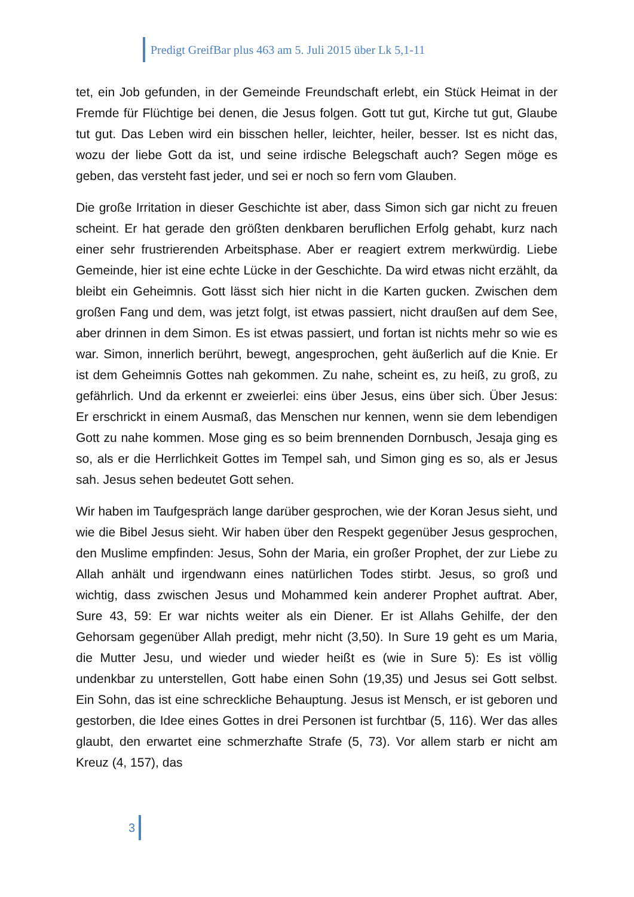Predigt GreifBar plus 463 am 5. Juli 2015 über Lk 5,1-11
tet, ein Job gefunden, in der Gemeinde Freundschaft erlebt, ein Stück Heimat in der Fremde für Flüchtige bei denen, die Jesus folgen. Gott tut gut, Kirche tut gut, Glaube tut gut. Das Leben wird ein bisschen heller, leichter, heiler, besser. Ist es nicht das, wozu der liebe Gott da ist, und seine irdische Belegschaft auch? Segen möge es geben, das versteht fast jeder, und sei er noch so fern vom Glauben.
Die große Irritation in dieser Geschichte ist aber, dass Simon sich gar nicht zu freuen scheint. Er hat gerade den größten denkbaren beruflichen Erfolg gehabt, kurz nach einer sehr frustrierenden Arbeitsphase. Aber er reagiert extrem merkwürdig. Liebe Gemeinde, hier ist eine echte Lücke in der Geschichte. Da wird etwas nicht erzählt, da bleibt ein Geheimnis. Gott lässt sich hier nicht in die Karten gucken. Zwischen dem großen Fang und dem, was jetzt folgt, ist etwas passiert, nicht draußen auf dem See, aber drinnen in dem Simon. Es ist etwas passiert, und fortan ist nichts mehr so wie es war. Simon, innerlich berührt, bewegt, angesprochen, geht äußerlich auf die Knie. Er ist dem Geheimnis Gottes nah gekommen. Zu nahe, scheint es, zu heiß, zu groß, zu gefährlich. Und da erkennt er zweierlei: eins über Jesus, eins über sich. Über Jesus: Er erschrickt in einem Ausmaß, das Menschen nur kennen, wenn sie dem lebendigen Gott zu nahe kommen. Mose ging es so beim brennenden Dornbusch, Jesaja ging es so, als er die Herrlichkeit Gottes im Tempel sah, und Simon ging es so, als er Jesus sah. Jesus sehen bedeutet Gott sehen.
Wir haben im Taufgespräch lange darüber gesprochen, wie der Koran Jesus sieht, und wie die Bibel Jesus sieht. Wir haben über den Respekt gegenüber Jesus gesprochen, den Muslime empfinden: Jesus, Sohn der Maria, ein großer Prophet, der zur Liebe zu Allah anhält und irgendwann eines natürlichen Todes stirbt. Jesus, so groß und wichtig, dass zwischen Jesus und Mohammed kein anderer Prophet auftrat. Aber, Sure 43, 59: Er war nichts weiter als ein Diener. Er ist Allahs Gehilfe, der den Gehorsam gegenüber Allah predigt, mehr nicht (3,50). In Sure 19 geht es um Maria, die Mutter Jesu, und wieder und wieder heißt es (wie in Sure 5): Es ist völlig undenkbar zu unterstellen, Gott habe einen Sohn (19,35) und Jesus sei Gott selbst. Ein Sohn, das ist eine schreckliche Behauptung. Jesus ist Mensch, er ist geboren und gestorben, die Idee eines Gottes in drei Personen ist furchtbar (5, 116). Wer das alles glaubt, den erwartet eine schmerzhafte Strafe (5, 73). Vor allem starb er nicht am Kreuz (4, 157), das
3